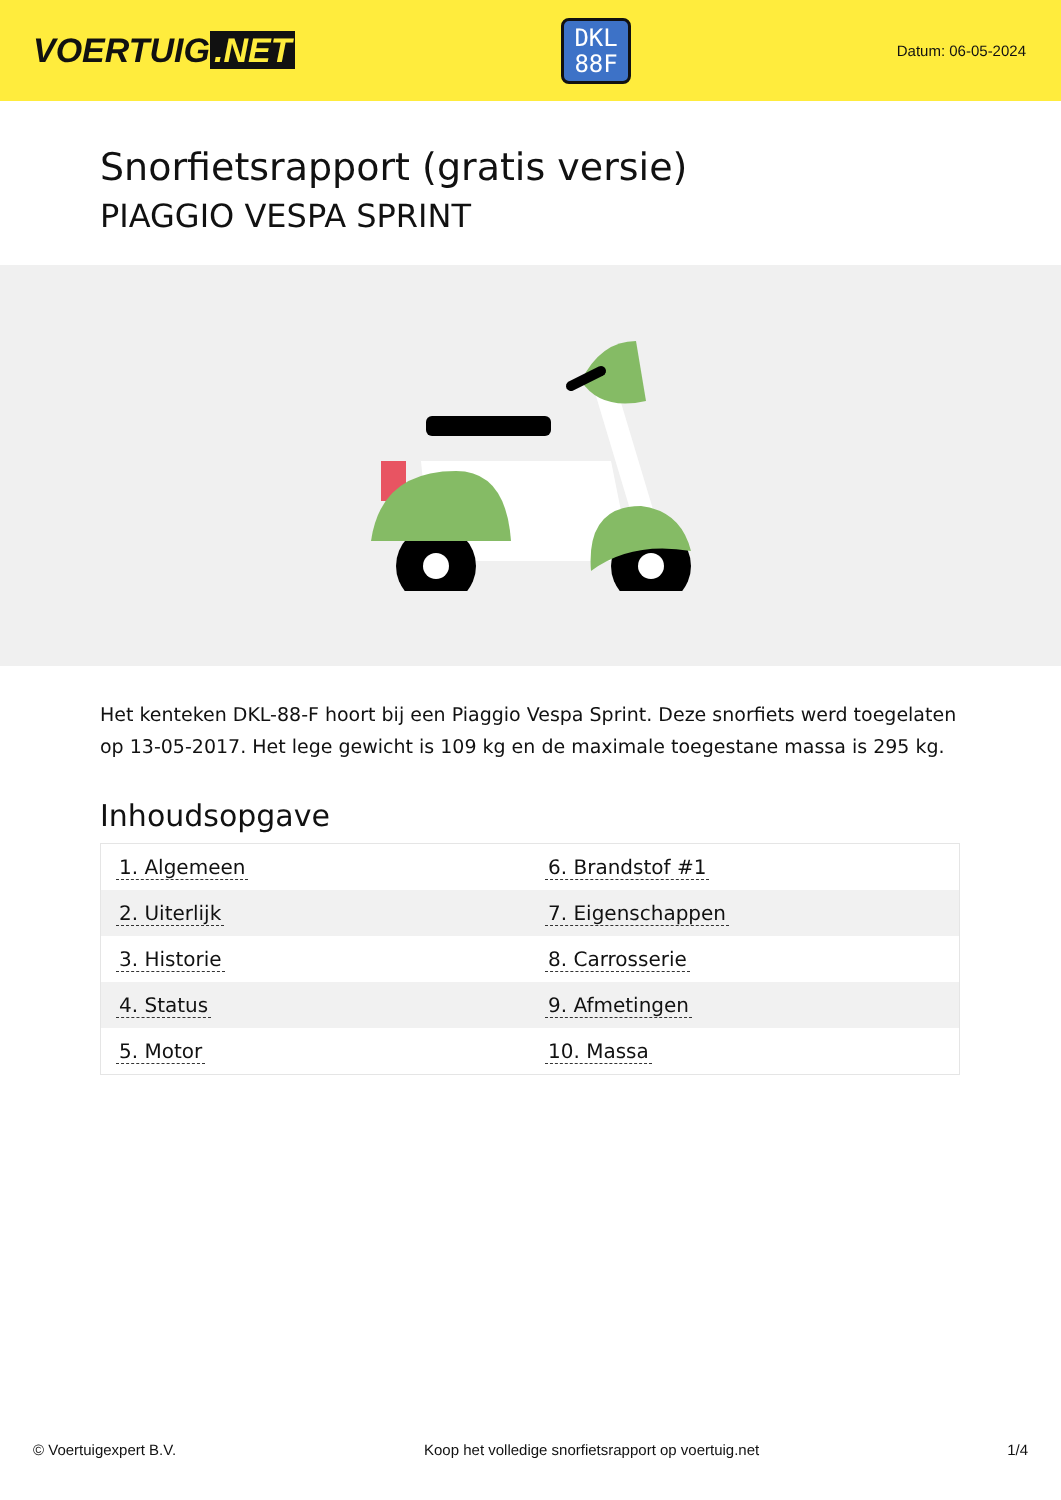VOERTUIG.NET
DKL
88F
Datum: 06-05-2024
Snorfietsrapport (gratis versie)
PIAGGIO VESPA SPRINT
Het kenteken DKL-88-F hoort bij een Piaggio Vespa Sprint. Deze snorfiets werd toegelaten op 13-05-2017. Het lege gewicht is 109 kg en de maximale toegestane massa is 295 kg.
Inhoudsopgave
| 1. Algemeen | 6. Brandstof #1 |
| 2. Uiterlijk | 7. Eigenschappen |
| 3. Historie | 8. Carrosserie |
| 4. Status | 9. Afmetingen |
| 5. Motor | 10. Massa |
© Voertuigexpert B.V. Koop het volledige snorfietsrapport op voertuig.net 1/4